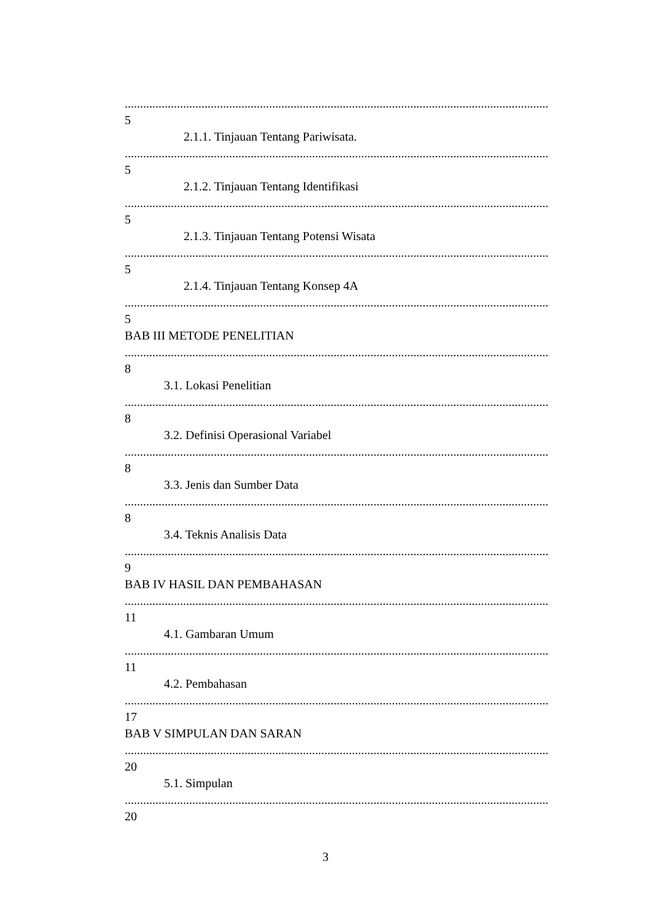........................................................................................................................................................................
5
2.1.1. Tinjauan Tentang Pariwisata.
........................................................................................................................................................................
5
2.1.2. Tinjauan Tentang Identifikasi
........................................................................................................................................................................
5
2.1.3. Tinjauan Tentang Potensi Wisata
........................................................................................................................................................................
5
2.1.4. Tinjauan Tentang Konsep 4A
........................................................................................................................................................................
5
BAB III METODE PENELITIAN
........................................................................................................................................................................
8
3.1. Lokasi Penelitian
........................................................................................................................................................................
8
3.2. Definisi Operasional Variabel
........................................................................................................................................................................
8
3.3. Jenis dan Sumber Data
........................................................................................................................................................................
8
3.4. Teknis Analisis Data
........................................................................................................................................................................
9
BAB IV HASIL DAN PEMBAHASAN
........................................................................................................................................................................
11
4.1. Gambaran Umum
........................................................................................................................................................................
11
4.2. Pembahasan
........................................................................................................................................................................
17
BAB V SIMPULAN DAN SARAN
........................................................................................................................................................................
20
5.1. Simpulan
........................................................................................................................................................................
20
3